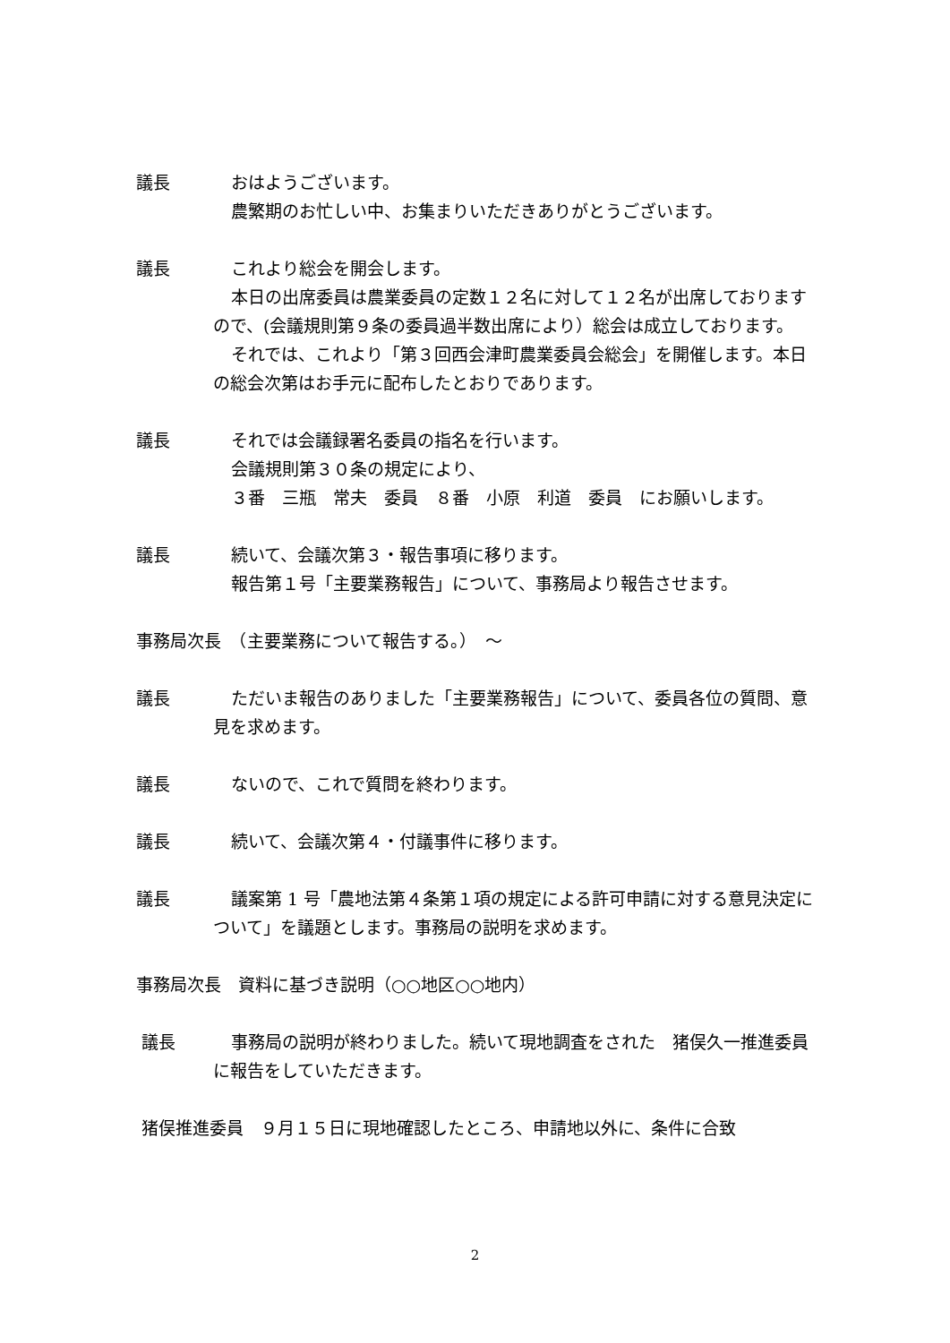議長 おはようございます。
農繁期のお忙しい中、お集まりいただきありがとうございます。
議長 これより総会を開会します。
本日の出席委員は農業委員の定数１２名に対して１２名が出席しておりますので、(会議規則第９条の委員過半数出席により）総会は成立しております。
それでは、これより「第３回西会津町農業委員会総会」を開催します。本日の総会次第はお手元に配布したとおりであります。
議長 それでは会議録署名委員の指名を行います。
会議規則第３０条の規定により、
３番　三瓶　常夫　委員　８番　小原　利道　委員　にお願いします。
議長 続いて、会議次第３・報告事項に移ります。
報告第１号「主要業務報告」について、事務局より報告させます。
事務局次長　（主要業務について報告する。）　～
議長 ただいま報告のありました「主要業務報告」について、委員各位の質問、意見を求めます。
議長 ないので、これで質問を終わります。
議長 続いて、会議次第４・付議事件に移ります。
議長 議案第 1 号「農地法第４条第１項の規定による許可申請に対する意見決定について」を議題とします。事務局の説明を求めます。
事務局次長　資料に基づき説明（○○地区○○地内）
議長 事務局の説明が終わりました。続いて現地調査をされた　猪俣久一推進委員に報告をしていただきます。
猪俣推進委員　９月１５日に現地確認したところ、申請地以外に、条件に合致
2